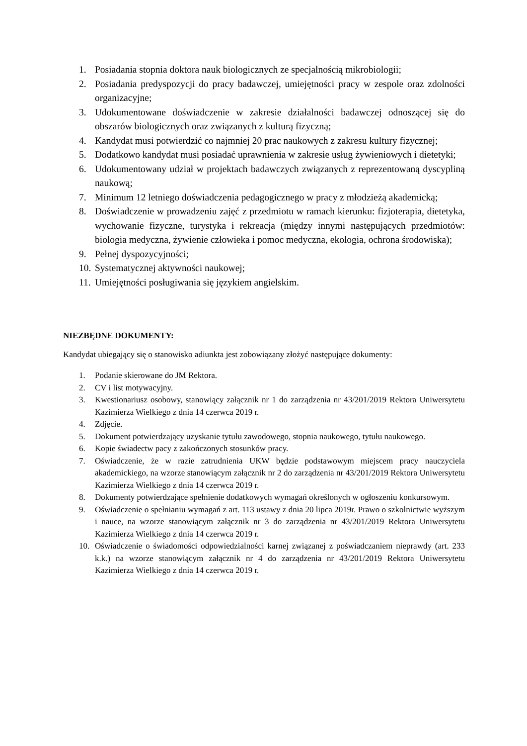1. Posiadania stopnia doktora nauk biologicznych ze specjalnością mikrobiologii;
2. Posiadania predyspozycji do pracy badawczej, umiejętności pracy w zespole oraz zdolności organizacyjne;
3. Udokumentowane doświadczenie w zakresie działalności badawczej odnoszącej się do obszarów biologicznych oraz związanych z kulturą fizyczną;
4. Kandydat musi potwierdzić co najmniej 20 prac naukowych z zakresu kultury fizycznej;
5. Dodatkowo kandydat musi posiadać uprawnienia w zakresie usług żywieniowych i dietetyki;
6. Udokumentowany udział w projektach badawczych związanych z reprezentowaną dyscypliną naukową;
7. Minimum 12 letniego doświadczenia pedagogicznego w pracy z młodzieżą akademicką;
8. Doświadczenie w prowadzeniu zajęć z przedmiotu w ramach kierunku: fizjoterapia, dietetyka, wychowanie fizyczne, turystyka i rekreacja (między innymi następujących przedmiotów: biologia medyczna, żywienie człowieka i pomoc medyczna, ekologia, ochrona środowiska);
9. Pełnej dyspozycyjności;
10. Systematycznej aktywności naukowej;
11. Umiejętności posługiwania się językiem angielskim.
NIEZBĘDNE DOKUMENTY:
Kandydat ubiegający się o stanowisko adiunkta jest zobowiązany złożyć następujące dokumenty:
1. Podanie skierowane do JM Rektora.
2. CV i list motywacyjny.
3. Kwestionariusz osobowy, stanowiący załącznik nr 1 do zarządzenia nr 43/201/2019 Rektora Uniwersytetu Kazimierza Wielkiego z dnia 14 czerwca 2019 r.
4. Zdjęcie.
5. Dokument potwierdzający uzyskanie tytułu zawodowego, stopnia naukowego, tytułu naukowego.
6. Kopie świadectw pacy z zakończonych stosunków pracy.
7. Oświadczenie, że w razie zatrudnienia UKW będzie podstawowym miejscem pracy nauczyciela akademickiego, na wzorze stanowiącym załącznik nr 2 do zarządzenia nr 43/201/2019 Rektora Uniwersytetu Kazimierza Wielkiego z dnia 14 czerwca 2019 r.
8. Dokumenty potwierdzające spełnienie dodatkowych wymagań określonych w ogłoszeniu konkursowym.
9. Oświadczenie o spełnianiu wymagań z art. 113 ustawy z dnia 20 lipca 2019r. Prawo o szkolnictwie wyższym i nauce, na wzorze stanowiącym załącznik nr 3 do zarządzenia nr 43/201/2019 Rektora Uniwersytetu Kazimierza Wielkiego z dnia 14 czerwca 2019 r.
10. Oświadczenie o świadomości odpowiedzialności karnej związanej z poświadczaniem nieprawdy (art. 233 k.k.) na wzorze stanowiącym załącznik nr 4 do zarządzenia nr 43/201/2019 Rektora Uniwersytetu Kazimierza Wielkiego z dnia 14 czerwca 2019 r.